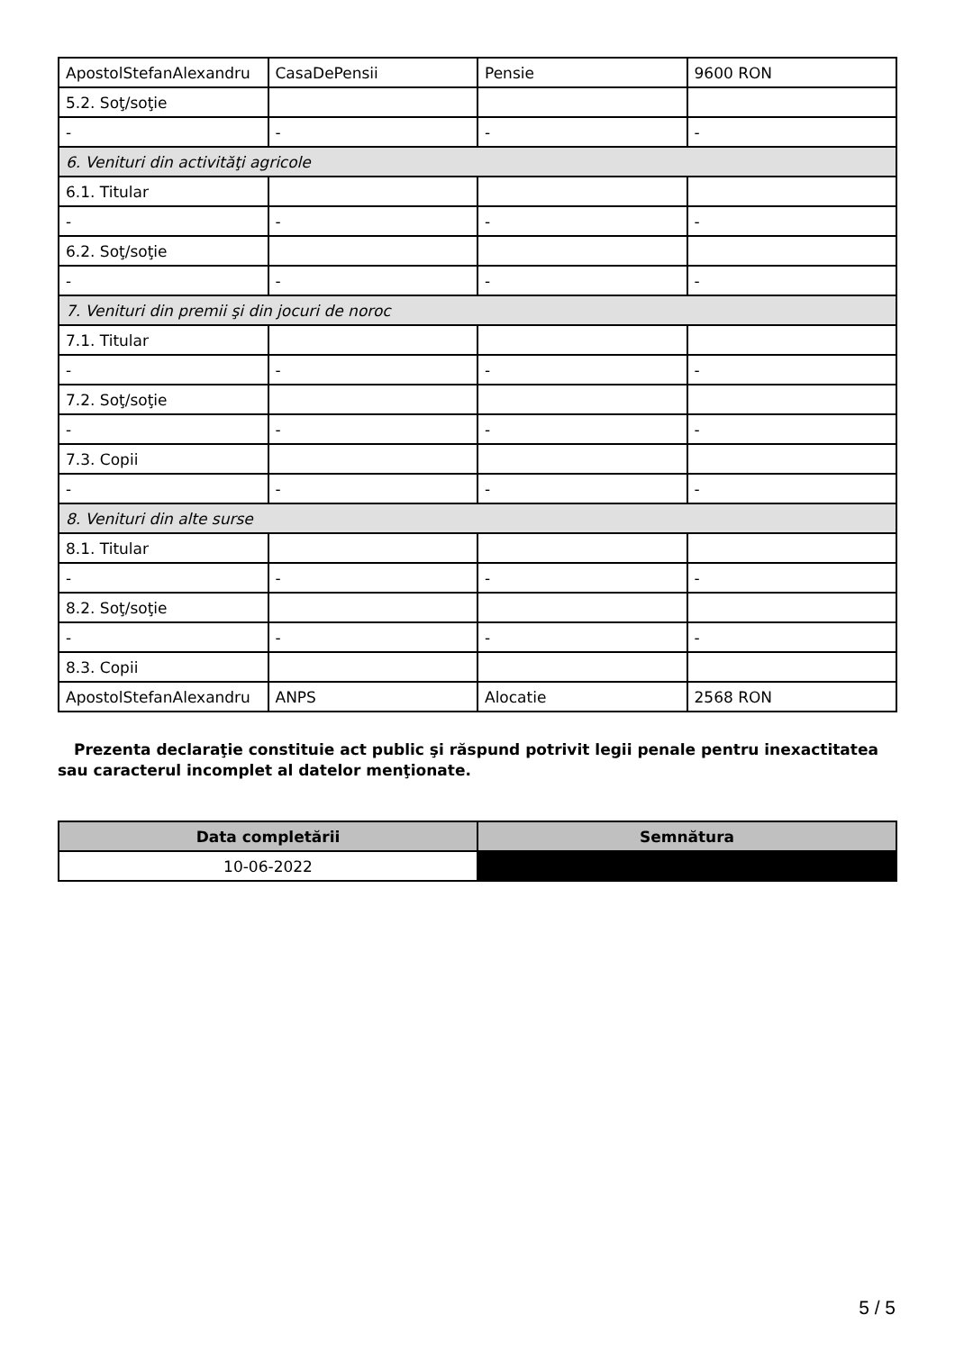| ApostolStefanAlexandru | CasaDePensii | Pensie | 9600 RON |
| 5.2. Soţ/soţie | | | |
| - | - | - | - |
| 6. Venituri din activităţi agricole | | | |
| 6.1. Titular | | | |
| - | - | - | - |
| 6.2. Soţ/soţie | | | |
| - | - | - | - |
| 7. Venituri din premii şi din jocuri de noroc | | | |
| 7.1. Titular | | | |
| - | - | - | - |
| 7.2. Soţ/soţie | | | |
| - | - | - | - |
| 7.3. Copii | | | |
| - | - | - | - |
| 8. Venituri din alte surse | | | |
| 8.1. Titular | | | |
| - | - | - | - |
| 8.2. Soţ/soţie | | | |
| - | - | - | - |
| 8.3. Copii | | | |
| ApostolStefanAlexandru | ANPS | Alocatie | 2568 RON |
Prezenta declaraţie constituie act public şi răspund potrivit legii penale pentru inexactitatea sau caracterul incomplet al datelor menţionate.
| Data completării | Semnătura |
| --- | --- |
| 10-06-2022 | |
5 / 5